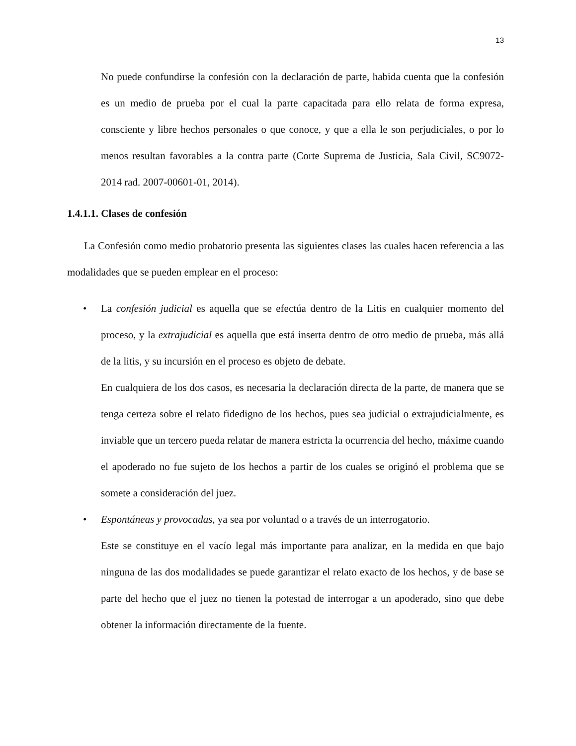13
No puede confundirse la confesión con la declaración de parte, habida cuenta que la confesión es un medio de prueba por el cual la parte capacitada para ello relata de forma expresa, consciente y libre hechos personales o que conoce, y que a ella le son perjudiciales, o por lo menos resultan favorables a la contra parte (Corte Suprema de Justicia, Sala Civil, SC9072-2014 rad. 2007-00601-01, 2014).
1.4.1.1. Clases de confesión
La Confesión como medio probatorio presenta las siguientes clases las cuales hacen referencia a las modalidades que se pueden emplear en el proceso:
•
La confesión judicial es aquella que se efectúa dentro de la Litis en cualquier momento del proceso, y la extrajudicial es aquella que está inserta dentro de otro medio de prueba, más allá de la litis, y su incursión en el proceso es objeto de debate.
En cualquiera de los dos casos, es necesaria la declaración directa de la parte, de manera que se tenga certeza sobre el relato fidedigno de los hechos, pues sea judicial o extrajudicialmente, es inviable que un tercero pueda relatar de manera estricta la ocurrencia del hecho, máxime cuando el apoderado no fue sujeto de los hechos a partir de los cuales se originó el problema que se somete a consideración del juez.
•
Espontáneas y provocadas, ya sea por voluntad o a través de un interrogatorio.
Este se constituye en el vacío legal más importante para analizar, en la medida en que bajo ninguna de las dos modalidades se puede garantizar el relato exacto de los hechos, y de base se parte del hecho que el juez no tienen la potestad de interrogar a un apoderado, sino que debe obtener la información directamente de la fuente.